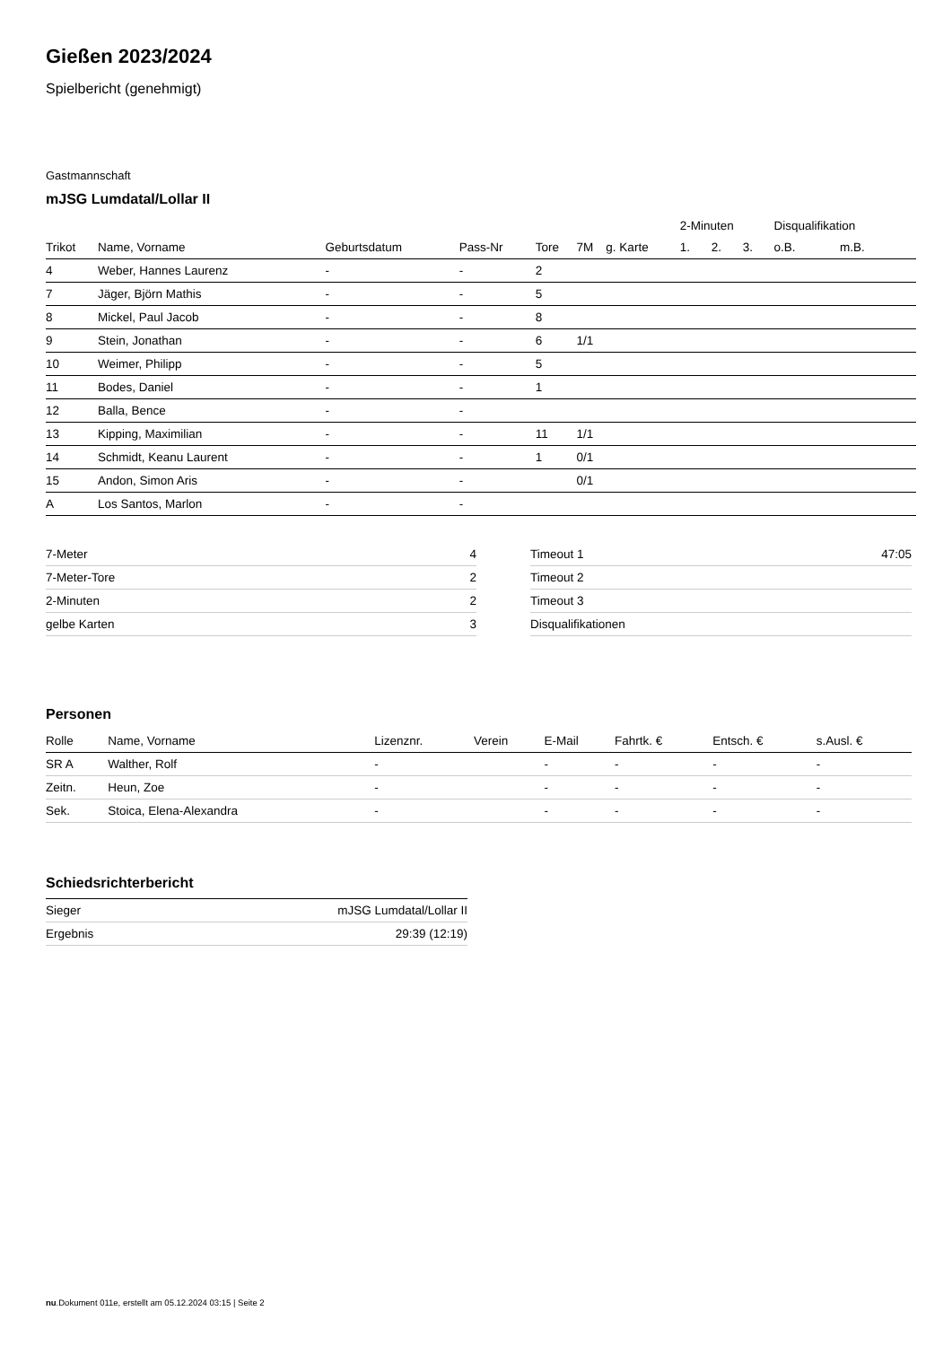Gießen 2023/2024
Spielbericht (genehmigt)
Gastmannschaft
mJSG Lumdatal/Lollar II
| | | | | | | | 2-Minuten | | | Disqualifikation | |
| --- | --- | --- | --- | --- | --- | --- | --- | --- | --- | --- | --- |
| Trikot | Name, Vorname | Geburtsdatum | Pass-Nr | Tore | 7M | g. Karte | 1. | 2. | 3. | o.B. | m.B. |
| 4 | Weber, Hannes Laurenz | - | - | 2 | | | | | | | |
| 7 | Jäger, Björn Mathis | - | - | 5 | | | | | | | |
| 8 | Mickel, Paul Jacob | - | - | 8 | | | | | | | |
| 9 | Stein, Jonathan | - | - | 6 | 1/1 | | | | | | |
| 10 | Weimer, Philipp | - | - | 5 | | | | | | | |
| 11 | Bodes, Daniel | - | - | 1 | | | | | | | |
| 12 | Balla, Bence | - | - | | | | | | | | |
| 13 | Kipping, Maximilian | - | - | 11 | 1/1 | | | | | | |
| 14 | Schmidt, Keanu Laurent | - | - | 1 | 0/1 | | | | | | |
| 15 | Andon, Simon Aris | - | - | | 0/1 | | | | | | |
| A | Los Santos, Marlon | - | - | | | | | | | | |
| 7-Meter | 4 |
| 7-Meter-Tore | 2 |
| 2-Minuten | 2 |
| gelbe Karten | 3 |
| Timeout 1 | 47:05 |
| Timeout 2 | |
| Timeout 3 | |
| Disqualifikationen | |
Personen
| Rolle | Name, Vorname | Lizenznr. | Verein | E-Mail | Fahrtk. € | Entsch. € | s.Ausl. € |
| --- | --- | --- | --- | --- | --- | --- | --- |
| SR A | Walther, Rolf | - | | - | - | - | - |
| Zeitn. | Heun, Zoe | - | | - | - | - | - |
| Sek. | Stoica, Elena-Alexandra | - | | - | - | - | - |
Schiedsrichterbericht
| Sieger | mJSG Lumdatal/Lollar II |
| Ergebnis | 29:39 (12:19) |
nu.Dokument 011e, erstellt am 05.12.2024 03:15 | Seite 2